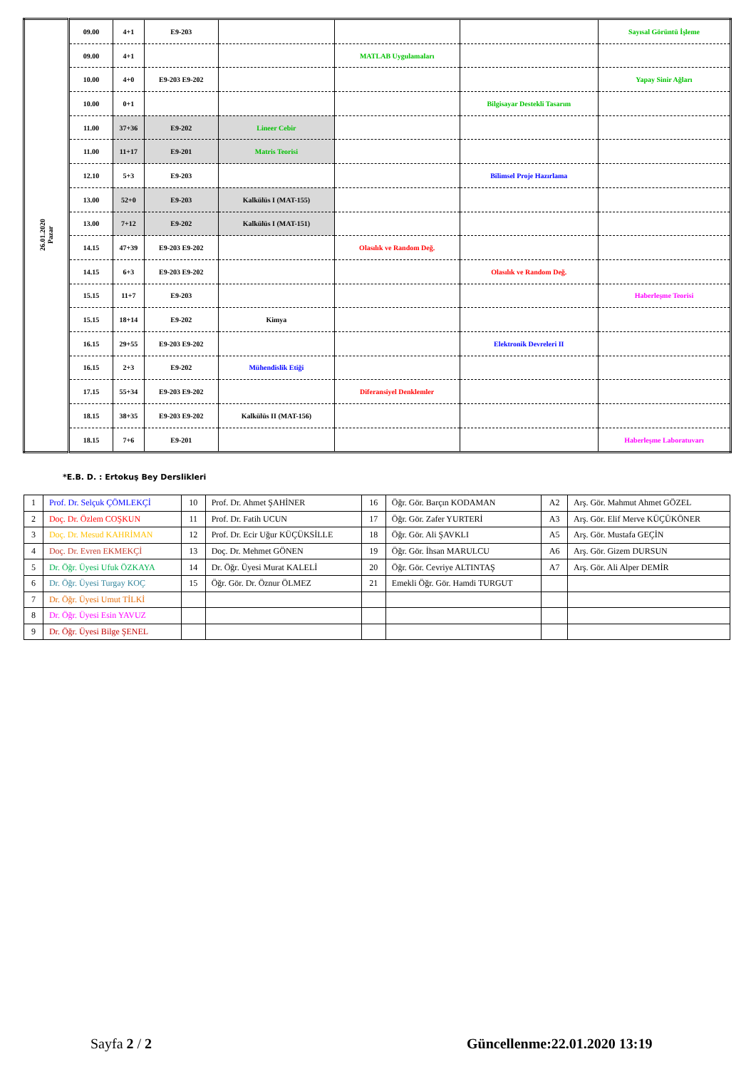| 26.01.2020 Pazar | 09.00 | 4+1 | E9-203 | | | | Sayısal Görüntü İşleme |
| | 09.00 | 4+1 | | | MATLAB Uygulamaları | | |
| | 10.00 | 4+0 | E9-203 E9-202 | | | | Yapay Sinir Ağları |
| | 10.00 | 0+1 | | | | Bilgisayar Destekli Tasarım | |
| | 11.00 | 37+36 | E9-202 | Lineer Cebir | | | |
| | 11.00 | 11+17 | E9-201 | Matris Teorisi | | | |
| | 12.10 | 5+3 | E9-203 | | | Bilimsel Proje Hazırlama | |
| | 13.00 | 52+0 | E9-203 | Kalkülüs I (MAT-155) | | | |
| | 13.00 | 7+12 | E9-202 | Kalkülüs I (MAT-151) | | | |
| | 14.15 | 47+39 | E9-203 E9-202 | | Olasılık ve Random Değ. | | |
| | 14.15 | 6+3 | E9-203 E9-202 | | | Olasılık ve Random Değ. | |
| | 15.15 | 11+7 | E9-203 | | | | Haberleşme Teorisi |
| | 15.15 | 18+14 | E9-202 | Kimya | | | |
| | 16.15 | 29+55 | E9-203 E9-202 | | | Elektronik Devreleri II | |
| | 16.15 | 2+3 | E9-202 | Mühendislik Etiği | | | |
| | 17.15 | 55+34 | E9-203 E9-202 | | Diferansiyel Denklemler | | |
| | 18.15 | 38+35 | E9-203 E9-202 | Kalkülüs II (MAT-156) | | | |
| | 18.15 | 7+6 | E9-201 | | | | Haberleşme Laboratuvarı |
*E.B. D. : Ertokuş Bey Derslikleri
| 1 | Prof. Dr. Selçuk ÇÖMLEKÇİ | 10 | Prof. Dr. Ahmet ŞAHİNER | 16 | Öğr. Gör. Barçın KODAMAN | A2 | Arş. Gör. Mahmut Ahmet GÖZEL |
| 2 | Doç. Dr. Özlem COŞKUN | 11 | Prof. Dr. Fatih UCUN | 17 | Öğr. Gör. Zafer YURTERİ | A3 | Arş. Gör. Elif Merve KÜÇÜKÖNER |
| 3 | Doç. Dr. Mesud KAHRİMAN | 12 | Prof. Dr. Ecir Uğur KÜÇÜKSİLLE | 18 | Öğr. Gör. Ali ŞAVKLI | A5 | Arş. Gör. Mustafa GEÇİN |
| 4 | Doç. Dr. Evren EKMEKÇİ | 13 | Doç. Dr. Mehmet GÖNEN | 19 | Öğr. Gör. İhsan MARULCU | A6 | Arş. Gör. Gizem DURSUN |
| 5 | Dr. Öğr. Üyesi Ufuk ÖZKAYA | 14 | Dr. Öğr. Üyesi Murat KALELİ | 20 | Öğr. Gör. Cevriye ALTINTAŞ | A7 | Arş. Gör. Ali Alper DEMİR |
| 6 | Dr. Öğr. Üyesi Turgay KOÇ | 15 | Öğr. Gör. Dr. Öznur ÖLMEZ | 21 | Emekli Öğr. Gör. Hamdi TURGUT | | |
| 7 | Dr. Öğr. Üyesi Umut TİLKİ | | | | | | |
| 8 | Dr. Öğr. Üyesi Esin YAVUZ | | | | | | |
| 9 | Dr. Öğr. Üyesi Bilge ŞENEL | | | | | | |
Sayfa 2 / 2 Güncellenme:22.01.2020 13:19